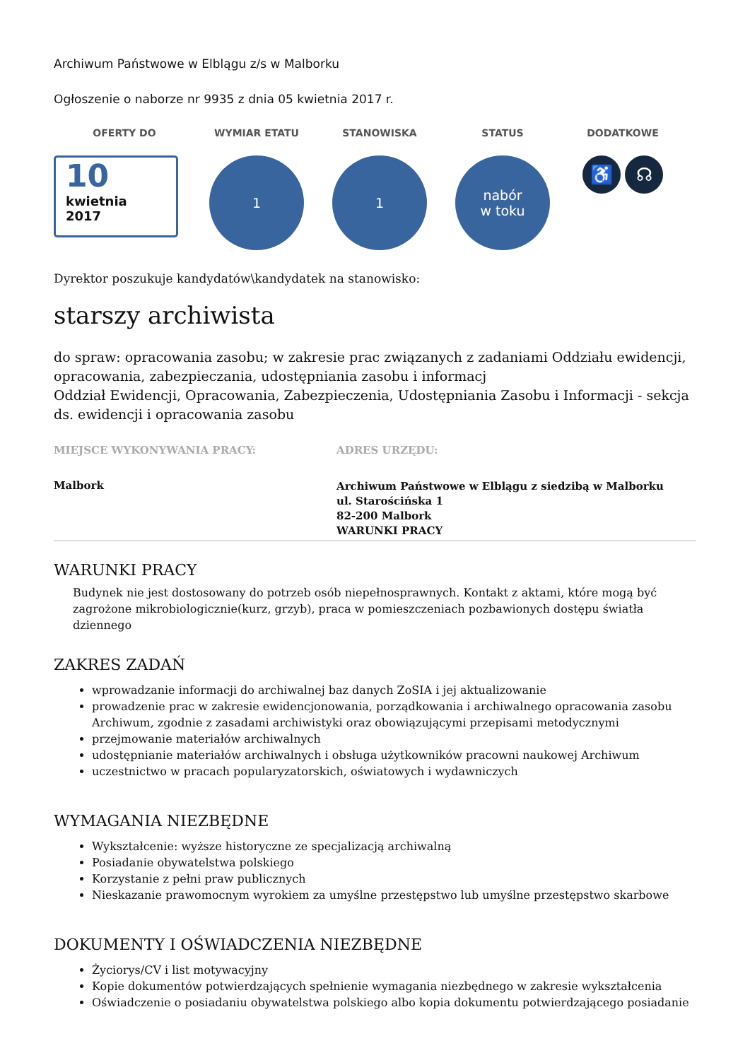Archiwum Państwowe w Elblągu z/s w Malborku
Ogłoszenie o naborze nr 9935 z dnia 05 kwietnia 2017 r.
OFERTY DO
10
kwietnia
2017
WYMIAR ETATU
1
STANOWISKA
1
STATUS
nabór
w toku
DODATKOWE
♿ ☊
Dyrektor poszukuje kandydatów\kandydatek na stanowisko:
starszy archiwista
do spraw: opracowania zasobu; w zakresie prac związanych z zadaniami Oddziału ewidencji, opracowania, zabezpieczania, udostępniania zasobu i informacj
Oddział Ewidencji, Opracowania, Zabezpieczenia, Udostępniania Zasobu i Informacji - sekcja ds. ewidencji i opracowania zasobu
MIEJSCE WYKONYWANIA PRACY:
Malbork
ADRES URZĘDU:
Archiwum Państwowe w Elblągu z siedzibą w Malborku
ul. Starościńska 1
82-200 Malbork
WARUNKI PRACY
WARUNKI PRACY
Budynek nie jest dostosowany do potrzeb osób niepełnosprawnych. Kontakt z aktami, które mogą być zagrożone mikrobiologicznie(kurz, grzyb), praca w pomieszczeniach pozbawionych dostępu światła dziennego
ZAKRES ZADAŃ
wprowadzanie informacji do archiwalnej baz danych ZoSIA i jej aktualizowanie
prowadzenie prac w zakresie ewidencjonowania, porządkowania i archiwalnego opracowania zasobu Archiwum, zgodnie z zasadami archiwistyki oraz obowiązującymi przepisami metodycznymi
przejmowanie materiałów archiwalnych
udostępnianie materiałów archiwalnych i obsługa użytkowników pracowni naukowej Archiwum
uczestnictwo w pracach popularyzatorskich, oświatowych i wydawniczych
WYMAGANIA NIEZBĘDNE
Wykształcenie: wyższe historyczne ze specjalizacją archiwalną
Posiadanie obywatelstwa polskiego
Korzystanie z pełni praw publicznych
Nieskazanie prawomocnym wyrokiem za umyślne przestępstwo lub umyślne przestępstwo skarbowe
DOKUMENTY I OŚWIADCZENIA NIEZBĘDNE
Życiorys/CV i list motywacyjny
Kopie dokumentów potwierdzających spełnienie wymagania niezbędnego w zakresie wykształcenia
Oświadczenie o posiadaniu obywatelstwa polskiego albo kopia dokumentu potwierdzającego posiadanie